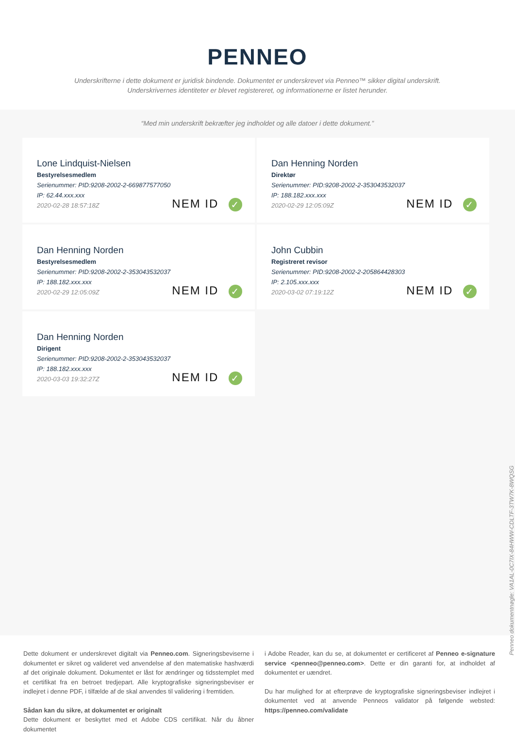PENNEO
Underskrifterne i dette dokument er juridisk bindende. Dokumentet er underskrevet via Penneo™ sikker digital underskrift.
Underskrivernes identiteter er blevet registereret, og informationerne er listet herunder.
“Med min underskrift bekræfter jeg indholdet og alle datoer i dette dokument.”
Lone Lindquist-Nielsen
Bestyrelsesmedlem
Serienummer: PID:9208-2002-2-669877577050
IP: 62.44.xxx.xxx
2020-02-28 18:57:18Z
NEM ID ✓
Dan Henning Norden
Direktør
Serienummer: PID:9208-2002-2-353043532037
IP: 188.182.xxx.xxx
2020-02-29 12:05:09Z
NEM ID ✓
Dan Henning Norden
Bestyrelsesmedlem
Serienummer: PID:9208-2002-2-353043532037
IP: 188.182.xxx.xxx
2020-02-29 12:05:09Z
NEM ID ✓
John Cubbin
Registreret revisor
Serienummer: PID:9208-2002-2-205864428303
IP: 2.105.xxx.xxx
2020-03-02 07:19:12Z
NEM ID ✓
Dan Henning Norden
Dirigent
Serienummer: PID:9208-2002-2-353043532037
IP: 188.182.xxx.xxx
2020-03-03 19:32:27Z
NEM ID ✓
Penneo dokumentnøgle: VA1AL-0C7IX-84HWW-CDLTF-3TW7K-8WQSG
Dette dokument er underskrevet digitalt via Penneo.com. Signeringsbeviserne i dokumentet er sikret og valideret ved anvendelse af den matematiske hashværdi af det originale dokument. Dokumentet er låst for ændringer og tidsstemplet med et certifikat fra en betroet tredjepart. Alle kryptografiske signeringsbeviser er indlejret i denne PDF, i tilfælde af de skal anvendes til validering i fremtiden.
Sådan kan du sikre, at dokumentet er originalt
Dette dokument er beskyttet med et Adobe CDS certifikat. Når du åbner dokumentet
i Adobe Reader, kan du se, at dokumentet er certificeret af Penneo e-signature service <penneo@penneo.com>. Dette er din garanti for, at indholdet af dokumentet er uændret.
Du har mulighed for at efterprøve de kryptografiske signeringsbeviser indlejret i dokumentet ved at anvende Penneos validator på følgende websted: https://penneo.com/validate